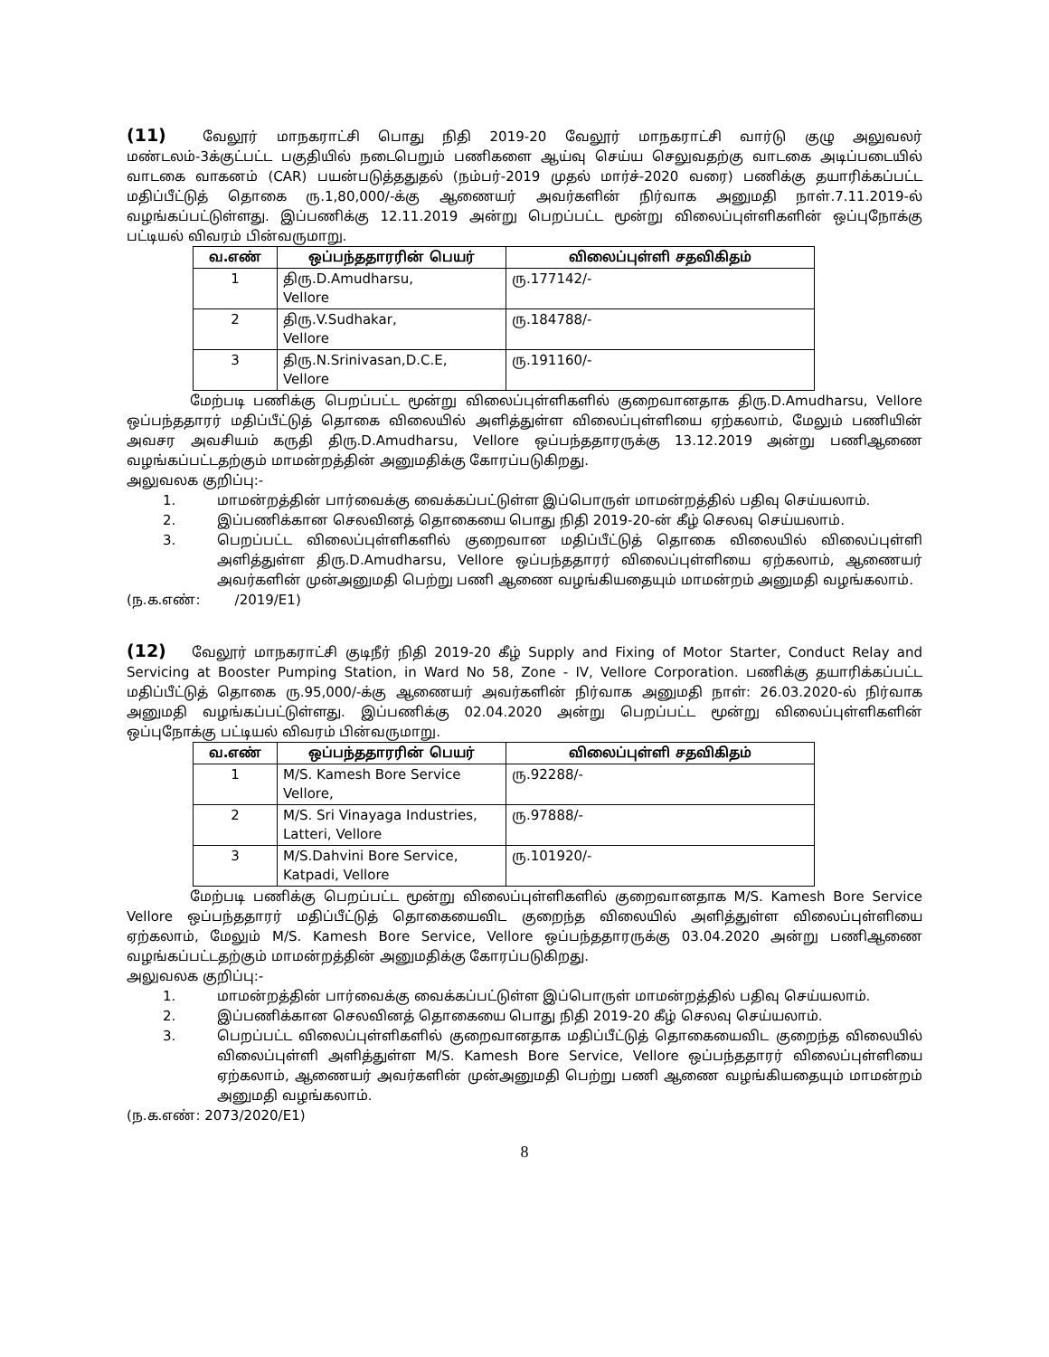(11) வேலூர் மாநகராட்சி பொது நிதி 2019-20 வேலூர் மாநகராட்சி வார்டு குழு அலுவலர் மண்டலம்-3க்குட்பட்ட பகுதியில் நடைபெறும் பணிகளை ஆய்வு செய்ய செலுவதற்கு வாடகை அடிப்படையில் வாடகை வாகனம் (CAR) பயன்படுத்ததுதல் (நம்பர்-2019 முதல் மார்ச்-2020 வரை) பணிக்கு தயாரிக்கப்பட்ட மதிப்பீட்டுத் தொகை ரு.1,80,000/-க்கு ஆணையர் அவர்களின் நிர்வாக அனுமதி நாள்.7.11.2019-ல் வழங்கப்பட்டுள்ளது. இப்பணிக்கு 12.11.2019 அன்று பெறப்பட்ட மூன்று விலைப்புள்ளிகளின் ஒப்புநோக்கு பட்டியல் விவரம் பின்வருமாறு.
| வ.எண் | ஒப்பந்ததாரரின் பெயர் | விலைப்புள்ளி சதவிகிதம் |
| --- | --- | --- |
| 1 | திரு.D.Amudharsu, Vellore | ரு.177142/- |
| 2 | திரு.V.Sudhakar, Vellore | ரு.184788/- |
| 3 | திரு.N.Srinivasan,D.C.E, Vellore | ரு.191160/- |
மேற்படி பணிக்கு பெறப்பட்ட மூன்று விலைப்புள்ளிகளில் குறைவானதாக திரு.D.Amudharsu, Vellore ஒப்பந்ததாரர் மதிப்பீட்டுத் தொகை விலையில் அளித்துள்ள விலைப்புள்ளியை ஏற்கலாம், மேலும் பணியின் அவசர அவசியம் கருதி திரு.D.Amudharsu, Vellore ஒப்பந்ததாரருக்கு 13.12.2019 அன்று பணிஆணை வழங்கப்பட்டதற்கும் மாமன்றத்தின் அனுமதிக்கு கோரப்படுகிறது.
அலுவலக குறிப்பு:-
1. மாமன்றத்தின் பார்வைக்கு வைக்கப்பட்டுள்ள இப்பொருள் மாமன்றத்தில் பதிவு செய்யலாம்.
2. இப்பணிக்கான செலவினத் தொகையை பொது நிதி 2019-20-ன் கீழ் செலவு செய்யலாம்.
3. பெறப்பட்ட விலைப்புள்ளிகளில் குறைவான மதிப்பீட்டுத் தொகை விலையில் விலைப்புள்ளி அளித்துள்ள திரு.D.Amudharsu, Vellore ஒப்பந்ததாரர் விலைப்புள்ளியை ஏற்கலாம், ஆணையர் அவர்களின் முன்அனுமதி பெற்று பணி ஆணை வழங்கியதையும் மாமன்றம் அனுமதி வழங்கலாம்.
(ந.க.எண்: /2019/E1)
(12) வேலூர் மாநகராட்சி குடிநீர் நிதி 2019-20 கீழ் Supply and Fixing of Motor Starter, Conduct Relay and Servicing at Booster Pumping Station, in Ward No 58, Zone - IV, Vellore Corporation. பணிக்கு தயாரிக்கப்பட்ட மதிப்பீட்டுத் தொகை ரு.95,000/-க்கு ஆணையர் அவர்களின் நிர்வாக அனுமதி நாள்: 26.03.2020-ல் நிர்வாக அனுமதி வழங்கப்பட்டுள்ளது. இப்பணிக்கு 02.04.2020 அன்று பெறப்பட்ட மூன்று விலைப்புள்ளிகளின் ஒப்புநோக்கு பட்டியல் விவரம் பின்வருமாறு.
| வ.எண் | ஒப்பந்ததாரரின் பெயர் | விலைப்புள்ளி சதவிகிதம் |
| --- | --- | --- |
| 1 | M/S. Kamesh Bore Service Vellore, | ரு.92288/- |
| 2 | M/S. Sri Vinayaga Industries, Latteri, Vellore | ரு.97888/- |
| 3 | M/S.Dahvini Bore Service, Katpadi, Vellore | ரு.101920/- |
மேற்படி பணிக்கு பெறப்பட்ட மூன்று விலைப்புள்ளிகளில் குறைவானதாக M/S. Kamesh Bore Service Vellore ஒப்பந்ததாரர் மதிப்பீட்டுத் தொகையைவிட குறைந்த விலையில் அளித்துள்ள விலைப்புள்ளியை ஏற்கலாம், மேலும் M/S. Kamesh Bore Service, Vellore ஒப்பந்ததாரருக்கு 03.04.2020 அன்று பணிஆணை வழங்கப்பட்டதற்கும் மாமன்றத்தின் அனுமதிக்கு கோரப்படுகிறது.
அலுவலக குறிப்பு:-
1. மாமன்றத்தின் பார்வைக்கு வைக்கப்பட்டுள்ள இப்பொருள் மாமன்றத்தில் பதிவு செய்யலாம்.
2. இப்பணிக்கான செலவினத் தொகையை பொது நிதி 2019-20 கீழ் செலவு செய்யலாம்.
3. பெறப்பட்ட விலைப்புள்ளிகளில் குறைவானதாக மதிப்பீட்டுத் தொகையைவிட குறைந்த விலையில் விலைப்புள்ளி அளித்துள்ள M/S. Kamesh Bore Service, Vellore ஒப்பந்ததாரர் விலைப்புள்ளியை ஏற்கலாம், ஆணையர் அவர்களின் முன்அனுமதி பெற்று பணி ஆணை வழங்கியதையும் மாமன்றம் அனுமதி வழங்கலாம்.
(ந.க.எண்: 2073/2020/E1)
8